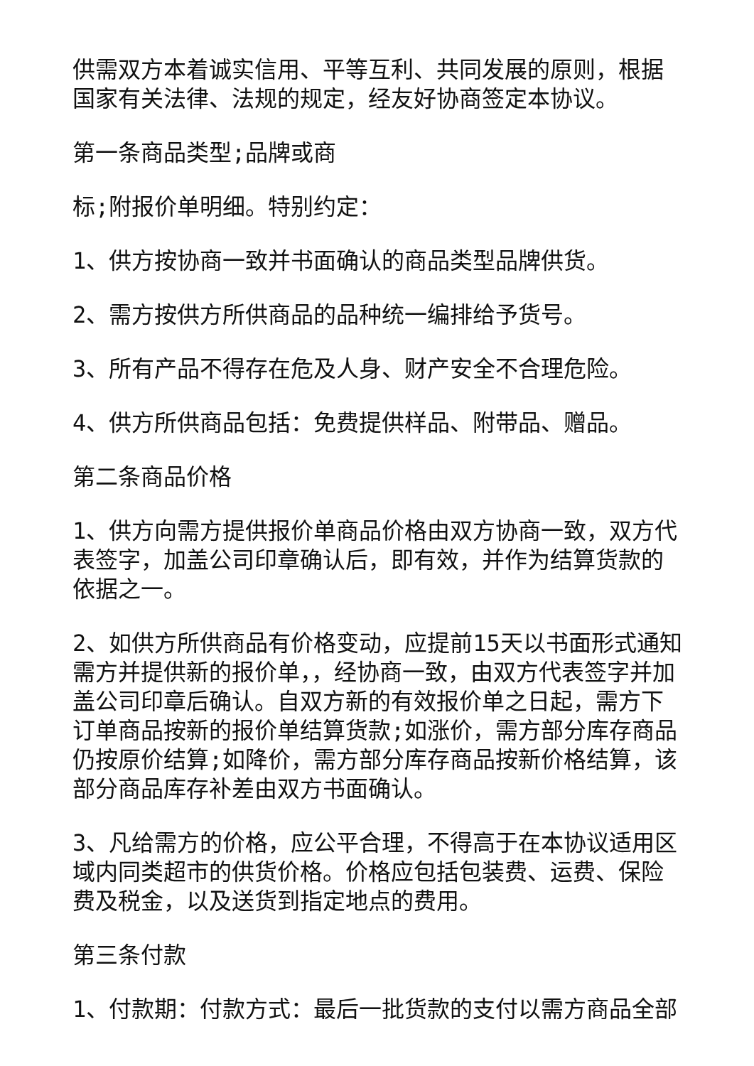供需双方本着诚实信用、平等互利、共同发展的原则，根据国家有关法律、法规的规定，经友好协商签定本协议。
第一条商品类型;品牌或商
标;附报价单明细。特别约定：
1、供方按协商一致并书面确认的商品类型品牌供货。
2、需方按供方所供商品的品种统一编排给予货号。
3、所有产品不得存在危及人身、财产安全不合理危险。
4、供方所供商品包括：免费提供样品、附带品、赠品。
第二条商品价格
1、供方向需方提供报价单商品价格由双方协商一致，双方代表签字，加盖公司印章确认后，即有效，并作为结算货款的依据之一。
2、如供方所供商品有价格变动，应提前15天以书面形式通知需方并提供新的报价单，，经协商一致，由双方代表签字并加盖公司印章后确认。自双方新的有效报价单之日起，需方下订单商品按新的报价单结算货款;如涨价，需方部分库存商品仍按原价结算;如降价，需方部分库存商品按新价格结算，该部分商品库存补差由双方书面确认。
3、凡给需方的价格，应公平合理，不得高于在本协议适用区域内同类超市的供货价格。价格应包括包装费、运费、保险费及税金，以及送货到指定地点的费用。
第三条付款
1、付款期：付款方式：最后一批货款的支付以需方商品全部